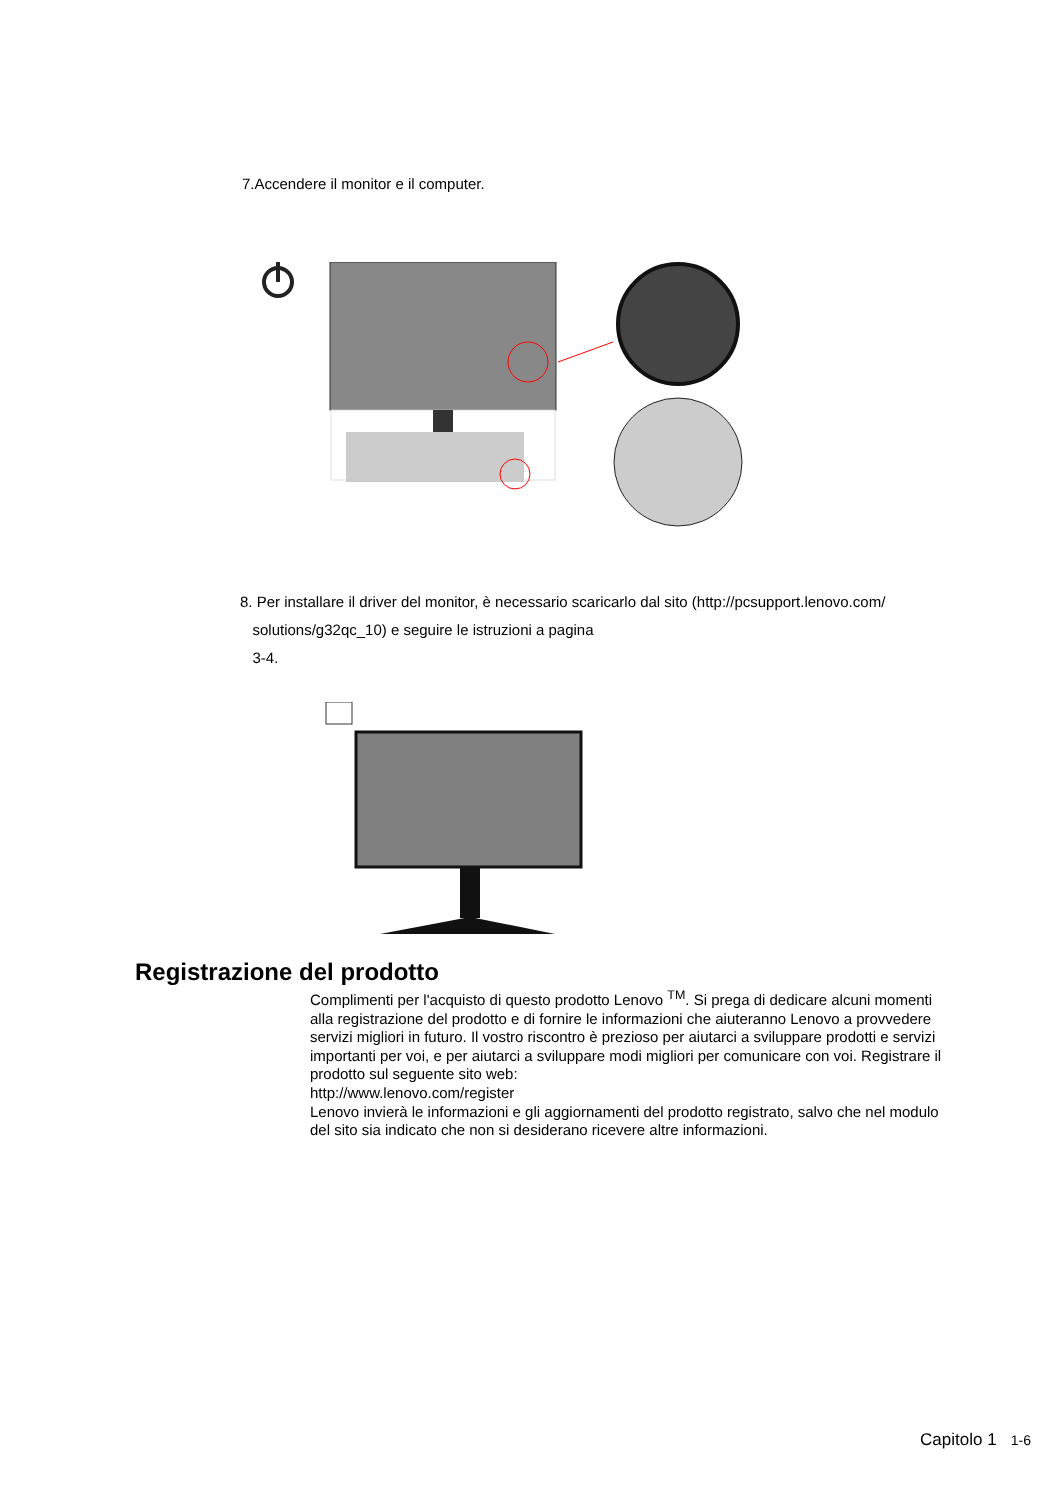7.Accendere il monitor e il computer.
8. Per installare il driver del monitor, è necessario scaricarlo dal sito (http://pcsupport.lenovo.com/
solutions/g32qc_10) e seguire le istruzioni a pagina
3-4.
Registrazione del prodotto
Complimenti per l'acquisto di questo prodotto Lenovo <sup>TM</sup>. Si prega di dedicare alcuni momenti alla registrazione del prodotto e di fornire le informazioni che aiuteranno Lenovo a provvedere servizi migliori in futuro. Il vostro riscontro è prezioso per aiutarci a sviluppare prodotti e servizi importanti per voi, e per aiutarci a sviluppare modi migliori per comunicare con voi. Registrare il prodotto sul seguente sito web:
http://www.lenovo.com/register
Lenovo invierà le informazioni e gli aggiornamenti del prodotto registrato, salvo che nel modulo del sito sia indicato che non si desiderano ricevere altre informazioni.
Capitolo 1 1-6